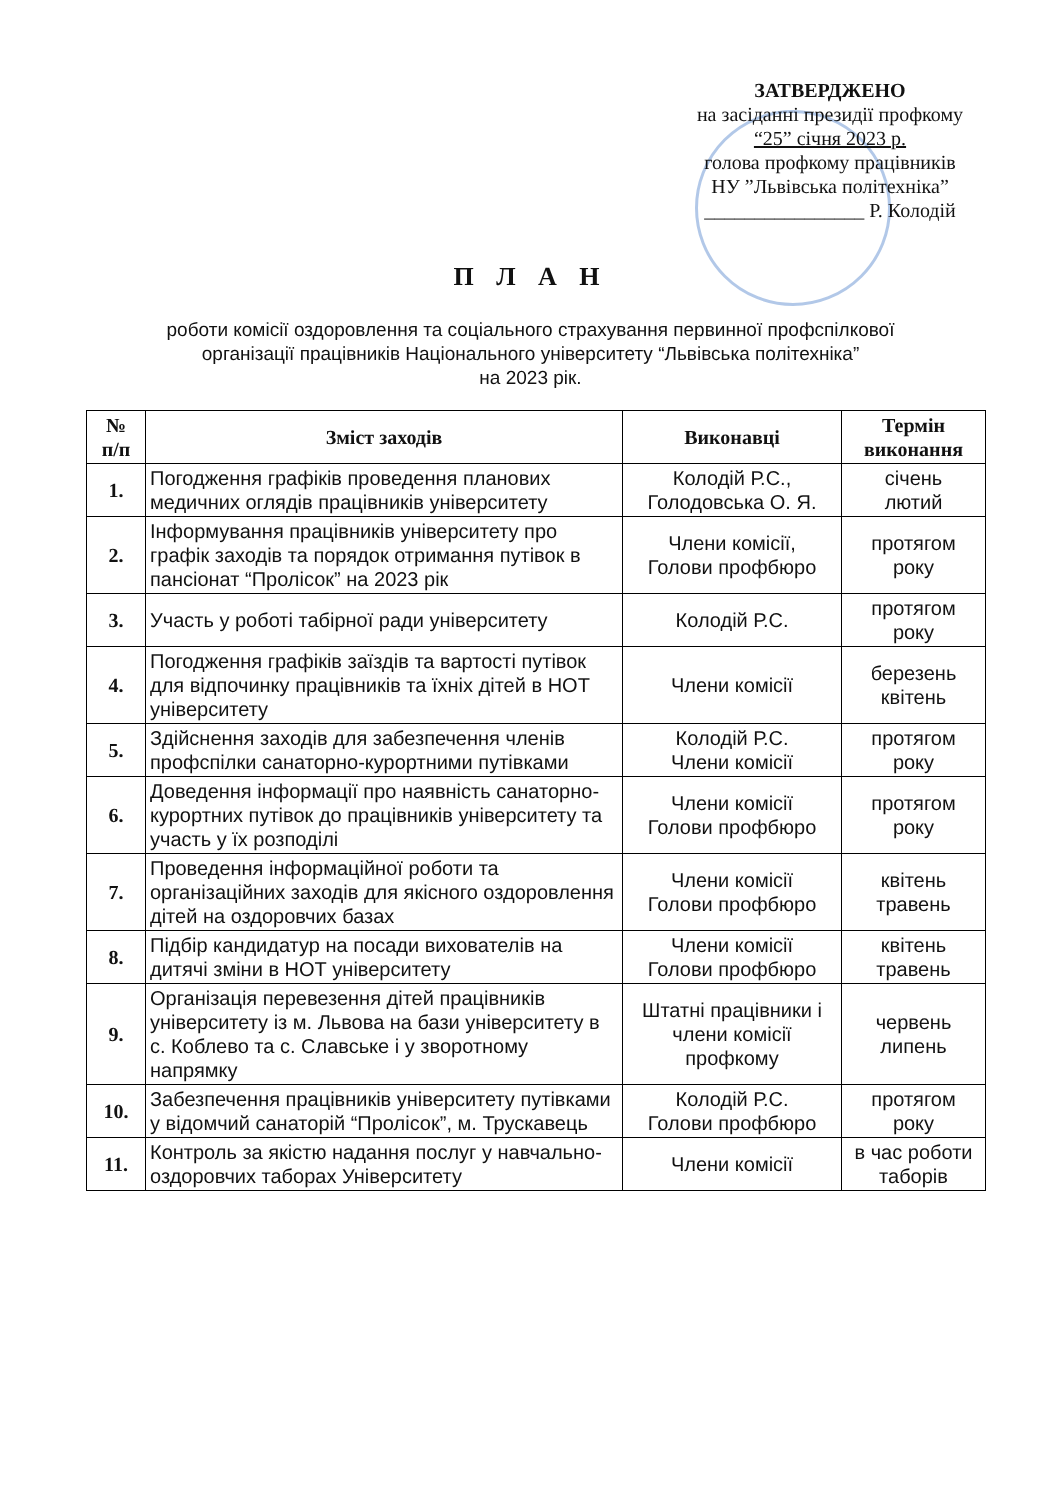ЗАТВЕРДЖЕНО
на засіданні президії профкому
“25” січня 2023 р.
голова профкому працівників
НУ ”Львівська політехніка”
________________ Р. Колодій
П Л А Н
роботи комісії оздоровлення та соціального страхування первинної профспілкової
організації працівників Національного університету “Львівська політехніка”
на 2023 рік.
| № п/п | Зміст заходів | Виконавці | Термін виконання |
| --- | --- | --- | --- |
| 1. | Погодження графіків проведення планових медичних оглядів працівників університету | Колодій Р.С., Голодовська О. Я. | січень лютий |
| 2. | Інформування працівників університету про графік заходів та порядок отримання путівок в пансіонат “Пролісок” на 2023 рік | Члени комісії, Голови профбюро | протягом року |
| 3. | Участь у роботі табірної ради університету | Колодій Р.С. | протягом року |
| 4. | Погодження графіків заїздів та вартості путівок для відпочинку працівників та їхніх дітей в НОТ університету | Члени комісії | березень квітень |
| 5. | Здійснення заходів для забезпечення членів профспілки санаторно-курортними путівками | Колодій Р.С. Члени комісії | протягом року |
| 6. | Доведення інформації про наявність санаторно-курортних путівок до працівників університету та участь у їх розподілі | Члени комісії Голови профбюро | протягом року |
| 7. | Проведення інформаційної роботи та організаційних заходів для якісного оздоровлення дітей на оздоровчих базах | Члени комісії Голови профбюро | квітень травень |
| 8. | Підбір кандидатур на посади вихователів на дитячі зміни в НОТ університету | Члени комісії Голови профбюро | квітень травень |
| 9. | Організація перевезення дітей працівників університету із м. Львова на бази університету в с. Коблево та с. Славське і у зворотному напрямку | Штатні працівники і члени комісії профкому | червень липень |
| 10. | Забезпечення працівників університету путівками у відомчий санаторій “Пролісок”, м. Трускавець | Колодій Р.С. Голови профбюро | протягом року |
| 11. | Контроль за якістю надання послуг у навчально-оздоровчих таборах Університету | Члени комісії | в час роботи таборів |